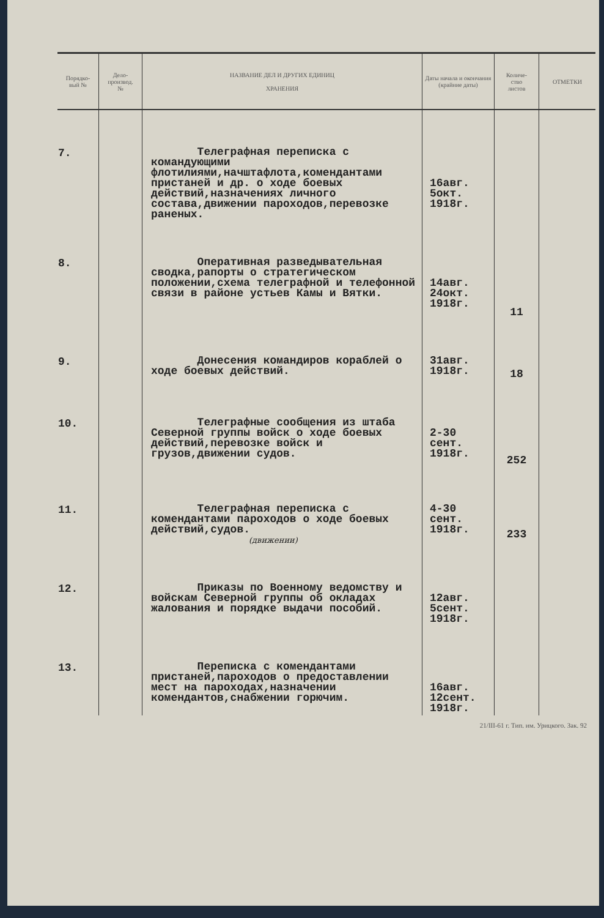| Порядко- вый № | Дело- производ. № | НАЗВАНИЕ ДЕЛ И ДРУГИХ ЕДИНИЦ ХРАНЕНИЯ | Даты начала и окончания (крайние даты) | Количе- ство листов | ОТМЕТКИ |
| --- | --- | --- | --- | --- | --- |
| 7. | | Телеграфная переписка с командующими флотилиями,начштафлота,комендантами пристаней и др. о ходе боевых действий,назначениях личного состава,движении пароходов,перевозке раненых. | 16авг. 5окт. 1918г. | | |
| 8. | | Оперативная разведывательная сводка,рапорты о стратегическом положении,схема телеграфной и телефонной связи в районе устьев Камы и Вятки. | 14авг. 24окт. 1918г. | 11 | |
| 9. | | Донесения командиров кораблей о ходе боевых действий. | 31авг. 1918г. | 18 | |
| 10. | | Телеграфные сообщения из штаба Северной группы войск о ходе боевых действий,перевозке войск и грузов,движении судов. | 2-30 сент. 1918г. | 252 | |
| 11. | | Телеграфная переписка с комендантами пароходов о ходе боевых действий,судов. (движении) | 4-30 сент. 1918г. | 233 | |
| 12. | | Приказы по Военному ведомству и войскам Северной группы об окладах жалования и порядке выдачи пособий. | 12авг. 5сент. 1918г. | | |
| 13. | | Переписка с комендантами пристаней,пароходов о предоставлении мест на пароходах,назначении комендантов,снабжении горючим. | 16авг. 12сент. 1918г. | | |
21/III-61 г. Тип. им. Урицкого. Зак. 92